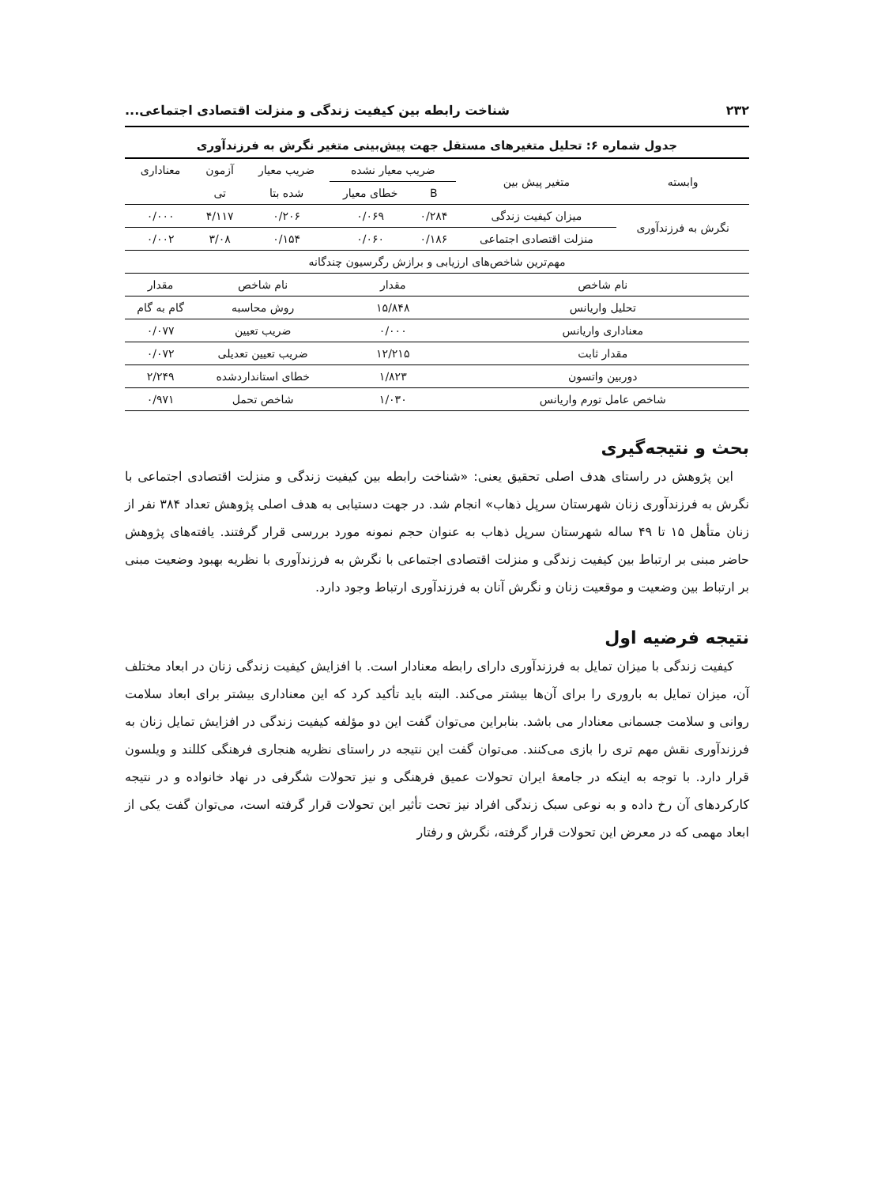۲۳۲ شناخت رابطه بین کیفیت زندگی و منزلت اقتصادی اجتماعی...
جدول شماره ۶: تحلیل متغیرهای مستقل جهت پیش‌بینی متغیر نگرش به فرزندآوری
| وابسته | متغیر پیش بین | ضریب معیار نشده | | ضریب معیار | آزمون | معناداری |
| --- | --- | --- | --- | --- | --- | --- |
| | | B | خطای معیار | شده بتا | تی | |
| نگرش به فرزندآوری | میزان کیفیت زندگی | ۰/۲۸۴ | ۰/۰۶۹ | ۰/۲۰۶ | ۴/۱۱۷ | ۰/۰۰۰ |
| | منزلت اقتصادی اجتماعی | ۰/۱۸۶ | ۰/۰۶۰ | ۰/۱۵۴ | ۳/۰۸ | ۰/۰۰۲ |
| مهم‌ترین شاخص‌های ارزیابی و برازش رگرسیون چندگانه | | | | | | |
| نام شاخص | | مقدار | | نام شاخص | | مقدار |
| تحلیل واریانس | | ۱۵/۸۴۸ | | روش محاسبه | | گام به گام |
| معناداری واریانس | | ۰/۰۰۰ | | ضریب تعیین | | ۰/۰۷۷ |
| مقدار ثابت | | ۱۲/۲۱۵ | | ضریب تعیین تعدیلی | | ۰/۰۷۲ |
| دوربین واتسون | | ۱/۸۲۳ | | خطای استانداردشده | | ۲/۲۴۹ |
| شاخص عامل تورم واریانس | | ۱/۰۳۰ | | شاخص تحمل | | ۰/۹۷۱ |
بحث و نتیجه‌گیری
این پژوهش در راستای هدف اصلی تحقیق یعنی: «شناخت رابطه بین کیفیت زندگی و منزلت اقتصادی اجتماعی با نگرش به فرزندآوری زنان شهرستان سرپل ذهاب» انجام شد. در جهت دستیابی به هدف اصلی پژوهش تعداد ۳۸۴ نفر از زنان متأهل ۱۵ تا ۴۹ ساله شهرستان سرپل ذهاب به عنوان حجم نمونه مورد بررسی قرار گرفتند. یافته‌های پژوهش حاضر مبنی بر ارتباط بین کیفیت زندگی و منزلت اقتصادی اجتماعی با نگرش به فرزندآوری با نظریه بهبود وضعیت مبنی بر ارتباط بین وضعیت و موقعیت زنان و نگرش آنان به فرزندآوری ارتباط وجود دارد.
نتیجه فرضیه اول
کیفیت زندگی با میزان تمایل به فرزندآوری دارای رابطه معنادار است. با افزایش کیفیت زندگی زنان در ابعاد مختلف آن، میزان تمایل به باروری را برای آن‌ها بیشتر می‌کند. البته باید تأکید کرد که این معناداری بیشتر برای ابعاد سلامت روانی و سلامت جسمانی معنادار می باشد. بنابراین می‌توان گفت این دو مؤلفه کیفیت زندگی در افزایش تمایل زنان به فرزندآوری نقش مهم تری را بازی می‌کنند. می‌توان گفت این نتیجه در راستای نظریه هنجاری فرهنگی کللند و ویلسون قرار دارد. با توجه به اینکه در جامعهٔ ایران تحولات عمیق فرهنگی و نیز تحولات شگرفی در نهاد خانواده و در نتیجه کارکردهای آن رخ داده و به نوعی سبک زندگی افراد نیز تحت تأثیر این تحولات قرار گرفته است، می‌توان گفت یکی از ابعاد مهمی که در معرض این تحولات قرار گرفته، نگرش و رفتار